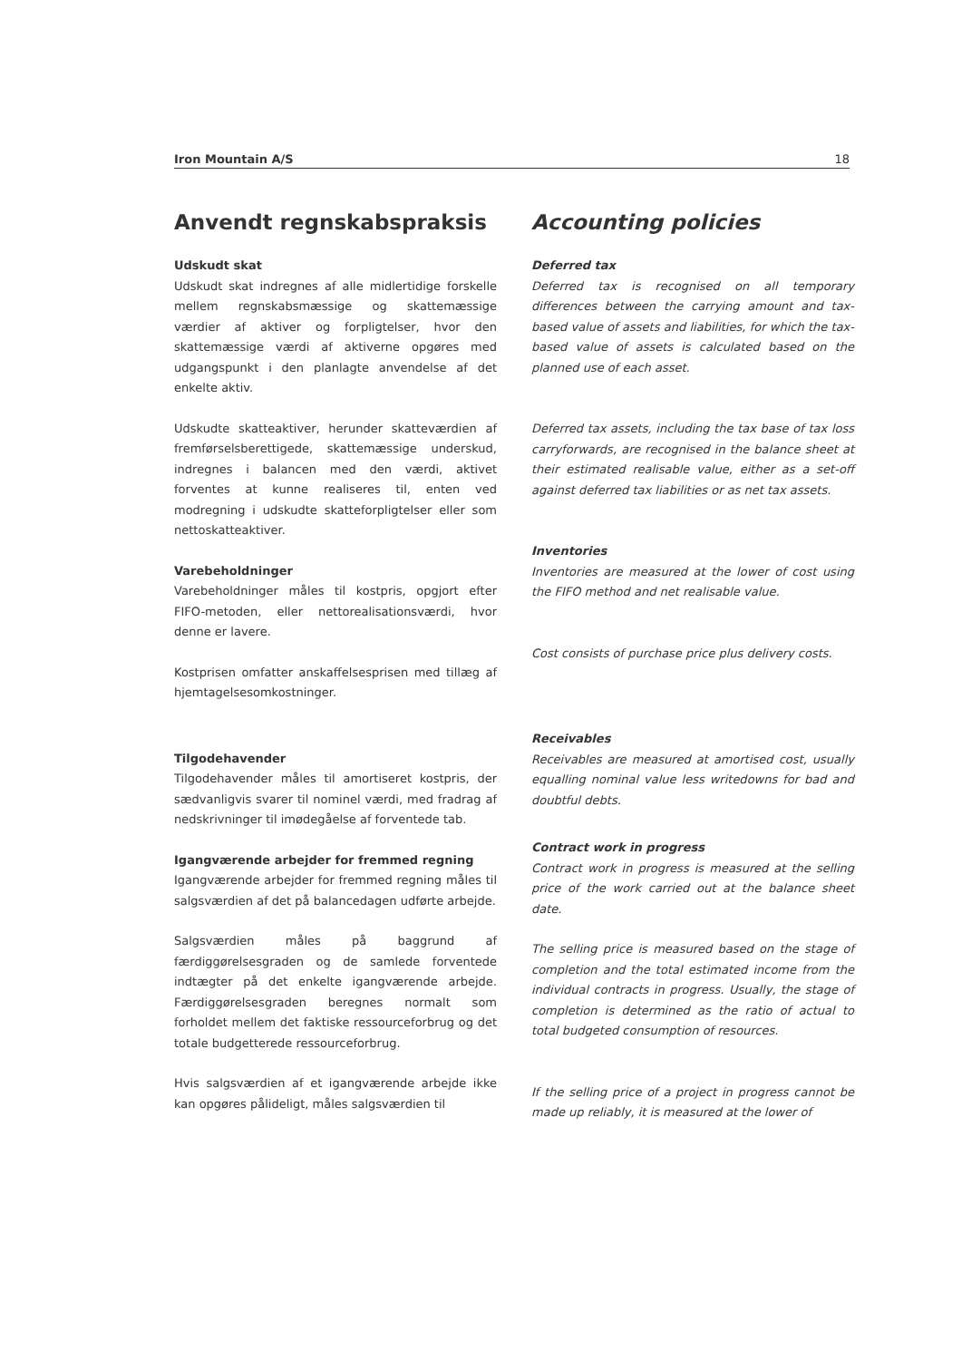Iron Mountain A/S 18
Anvendt regnskabspraksis
Udskudt skat
Udskudt skat indregnes af alle midlertidige forskelle mellem regnskabsmæssige og skattemæssige værdier af aktiver og forpligtelser, hvor den skattemæssige værdi af aktiverne opgøres med udgangspunkt i den planlagte anvendelse af det enkelte aktiv.
Udskudte skatteaktiver, herunder skatteværdien af fremførselsberettigede, skattemæssige underskud, indregnes i balancen med den værdi, aktivet forventes at kunne realiseres til, enten ved modregning i udskudte skatteforpligtelser eller som nettoskatteaktiver.
Varebeholdninger
Varebeholdninger måles til kostpris, opgjort efter FIFO-metoden, eller nettorealisationsværdi, hvor denne er lavere.
Kostprisen omfatter anskaffelsesprisen med tillæg af hjemtagelsesomkostninger.
Tilgodehavender
Tilgodehavender måles til amortiseret kostpris, der sædvanligvis svarer til nominel værdi, med fradrag af nedskrivninger til imødegåelse af forventede tab.
Igangværende arbejder for fremmed regning
Igangværende arbejder for fremmed regning måles til salgsværdien af det på balancedagen udførte arbejde.
Salgsværdien måles på baggrund af færdiggørelsesgraden og de samlede forventede indtægter på det enkelte igangværende arbejde. Færdiggørelsesgraden beregnes normalt som forholdet mellem det faktiske ressourceforbrug og det totale budgetterede ressourceforbrug.
Hvis salgsværdien af et igangværende arbejde ikke kan opgøres pålideligt, måles salgsværdien til
Accounting policies
Deferred tax
Deferred tax is recognised on all temporary differences between the carrying amount and tax-based value of assets and liabilities, for which the tax-based value of assets is calculated based on the planned use of each asset.
Deferred tax assets, including the tax base of tax loss carryforwards, are recognised in the balance sheet at their estimated realisable value, either as a set-off against deferred tax liabilities or as net tax assets.
Inventories
Inventories are measured at the lower of cost using the FIFO method and net realisable value.
Cost consists of purchase price plus delivery costs.
Receivables
Receivables are measured at amortised cost, usually equalling nominal value less writedowns for bad and doubtful debts.
Contract work in progress
Contract work in progress is measured at the selling price of the work carried out at the balance sheet date.
The selling price is measured based on the stage of completion and the total estimated income from the individual contracts in progress. Usually, the stage of completion is determined as the ratio of actual to total budgeted consumption of resources.
If the selling price of a project in progress cannot be made up reliably, it is measured at the lower of